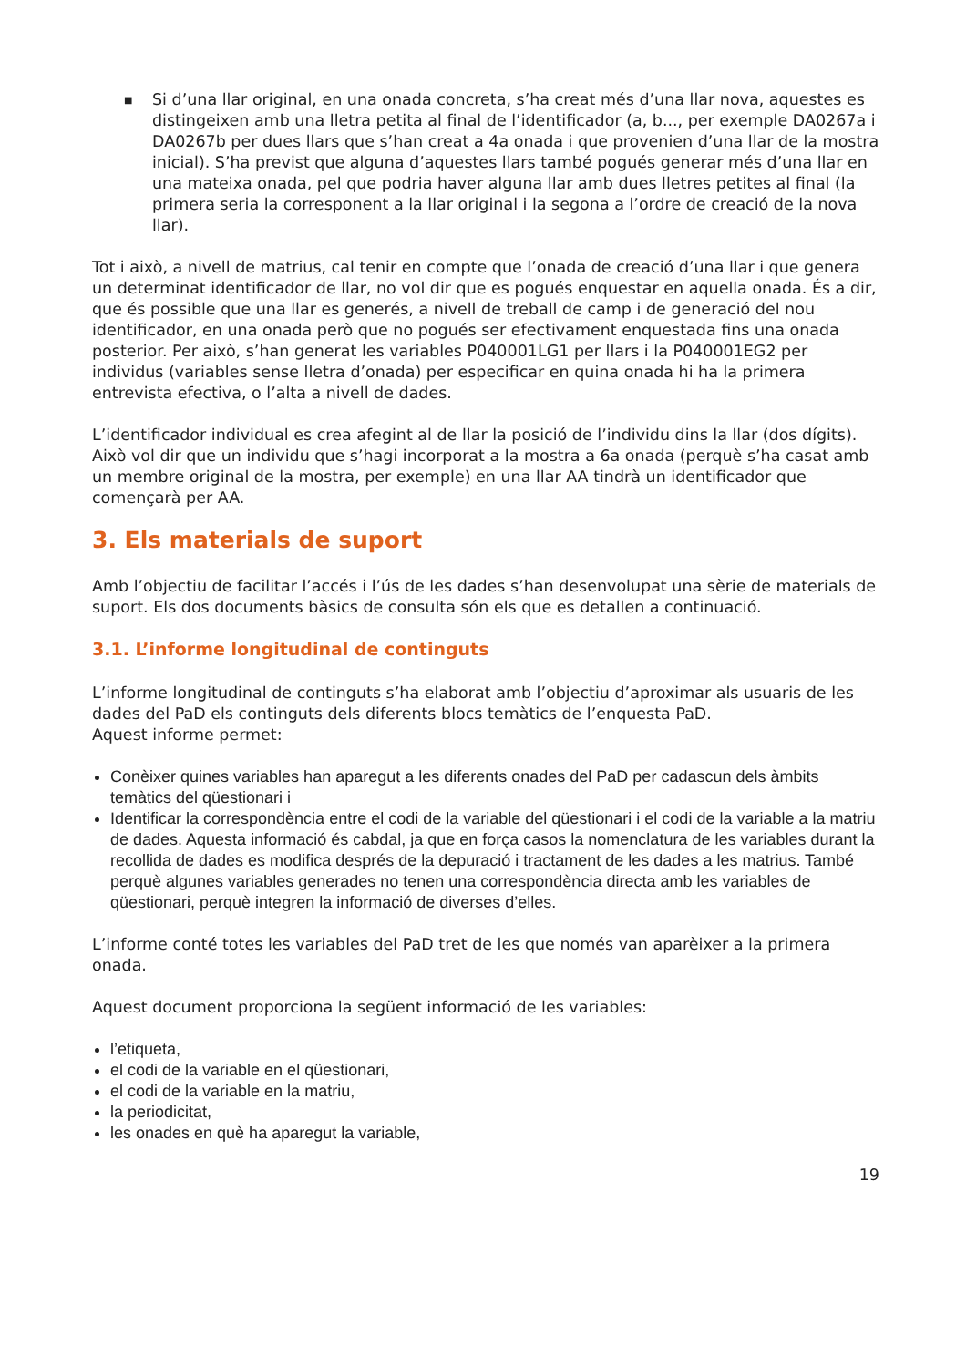■
Si d’una llar original, en una onada concreta, s’ha creat més d’una llar nova, aquestes es distingeixen amb una lletra petita al final de l’identificador (a, b..., per exemple DA0267a i DA0267b per dues llars que s’han creat a 4a onada i que provenien d’una llar de la mostra inicial). S’ha previst que alguna d’aquestes llars també pogués generar més d’una llar en una mateixa onada, pel que podria haver alguna llar amb dues lletres petites al final (la primera seria la corresponent a la llar original i la segona a l’ordre de creació de la nova llar).
Tot i això, a nivell de matrius, cal tenir en compte que l’onada de creació d’una llar i que genera un determinat identificador de llar, no vol dir que es pogués enquestar en aquella onada. És a dir, que és possible que una llar es generés, a nivell de treball de camp i de generació del nou identificador, en una onada però que no pogués ser efectivament enquestada fins una onada posterior. Per això, s’han generat les variables P040001LG1 per llars i la P040001EG2 per individus (variables sense lletra d’onada) per especificar en quina onada hi ha la primera entrevista efectiva, o l’alta a nivell de dades.
L’identificador individual es crea afegint al de llar la posició de l’individu dins la llar (dos dígits). Això vol dir que un individu que s’hagi incorporat a la mostra a 6a onada (perquè s’ha casat amb un membre original de la mostra, per exemple) en una llar AA tindrà un identificador que començarà per AA.
3. Els materials de suport
Amb l’objectiu de facilitar l’accés i l’ús de les dades s’han desenvolupat una sèrie de materials de suport. Els dos documents bàsics de consulta són els que es detallen a continuació.
3.1. L’informe longitudinal de continguts
L’informe longitudinal de continguts s’ha elaborat amb l’objectiu d’aproximar als usuaris de les dades del PaD els continguts dels diferents blocs temàtics de l’enquesta PaD.
Aquest informe permet:
Conèixer quines variables han aparegut a les diferents onades del PaD per cadascun dels àmbits temàtics del qüestionari i
Identificar la correspondència entre el codi de la variable del qüestionari i el codi de la variable a la matriu de dades. Aquesta informació és cabdal, ja que en força casos la nomenclatura de les variables durant la recollida de dades es modifica després de la depuració i tractament de les dades a les matrius. També perquè algunes variables generades no tenen una correspondència directa amb les variables de qüestionari, perquè integren la informació de diverses d’elles.
L’informe conté totes les variables del PaD tret de les que només van aparèixer a la primera onada.
Aquest document proporciona la següent informació de les variables:
l’etiqueta,
el codi de la variable en el qüestionari,
el codi de la variable en la matriu,
la periodicitat,
les onades en què ha aparegut la variable,
19